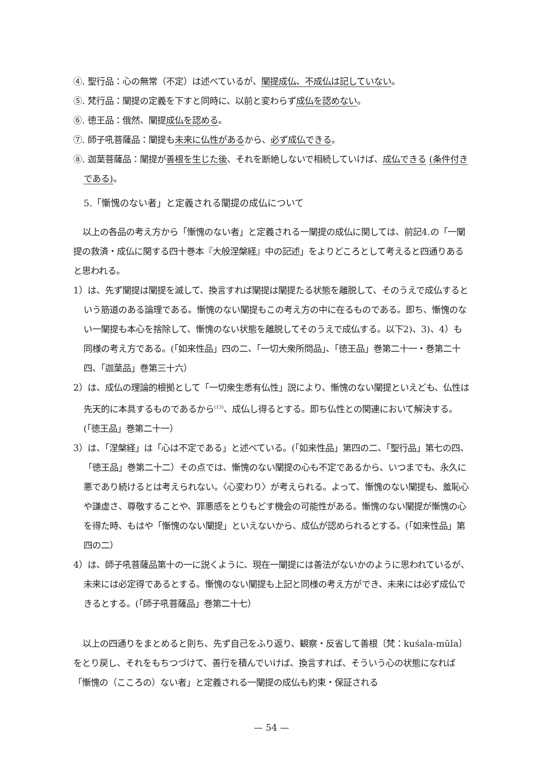④. 聖行品：心の無常（不定）は述べているが、闡提成仏、不成仏は記していない。
⑤. 梵行品：闡提の定義を下すと同時に、以前と変わらず成仏を認めない。
⑥. 徳王品：俄然、闡提成仏を認める。
⑦. 師子吼菩薩品：闡提も未来に仏性があるから、必ず成仏できる。
⑧. 迦葉菩薩品：闡提が善根を生じた後、それを断絶しないで相続していけば、成仏できる (条件付きである)。
5.「慚愧のない者」と定義される闡提の成仏について
以上の各品の考え方から「慚愧のない者」と定義される一闡提の成仏に関しては、前記4.の「一闡提の救済・成仏に関する四十巻本『大般涅槃経』中の記述」をよりどころとして考えると四通りあると思われる。
1）は、先ず闡提は闡提を滅して、換言すれば闡提は闡提たる状態を離脱して、そのうえで成仏するという筋道のある論理である。慚愧のない闡提もこの考え方の中に在るものである。即ち、慚愧のない一闡提も本心を捨除して、慚愧のない状態を離脱してそのうえで成仏する。以下2)、3)、4）も同様の考え方である。(「如来性品」四の二、「一切大衆所問品」、「徳王品」巻第二十一・巻第二十四、「迦葉品」巻第三十六）
2）は、成仏の理論的根拠として「一切衆生悉有仏性」説により、慚愧のない闡提といえども、仏性は先天的に本具するものであるから<sup>(13)</sup>、成仏し得るとする。即ち仏性との関連において解決する。(「徳王品」巻第二十一）
3）は、「涅槃経」は「心は不定である」と述べている。(「如来性品」第四の二、「聖行品」第七の四、「徳王品」巻第二十二）その点では、慚愧のない闡提の心も不定であるから、いつまでも、永久に悪であり続けるとは考えられない。〈心変わり〉が考えられる。よって、慚愧のない闡提も、羞恥心や謙虚さ、尊敬することや、罪悪感をとりもどす機会の可能性がある。慚愧のない闡提が慚愧の心を得た時、もはや「慚愧のない闡提」といえないから、成仏が認められるとする。(「如来性品」第四の二）
4）は、師子吼菩薩品第十の一に説くように、現在一闡提には善法がないかのように思われているが、未来には必定得であるとする。慚愧のない闡提も上記と同様の考え方ができ、未来には必ず成仏できるとする。(「師子吼菩薩品」巻第二十七）
以上の四通りをまとめると則ち、先ず自己をふり返り、観察・反省して善根〔梵：kuśala-mūla〕をとり戻し、それをもちつづけて、善行を積んでいけば、換言すれば、そういう心の状態になれば「慚愧の（こころの）ない者」と定義される一闡提の成仏も約束・保証される
— 54 —